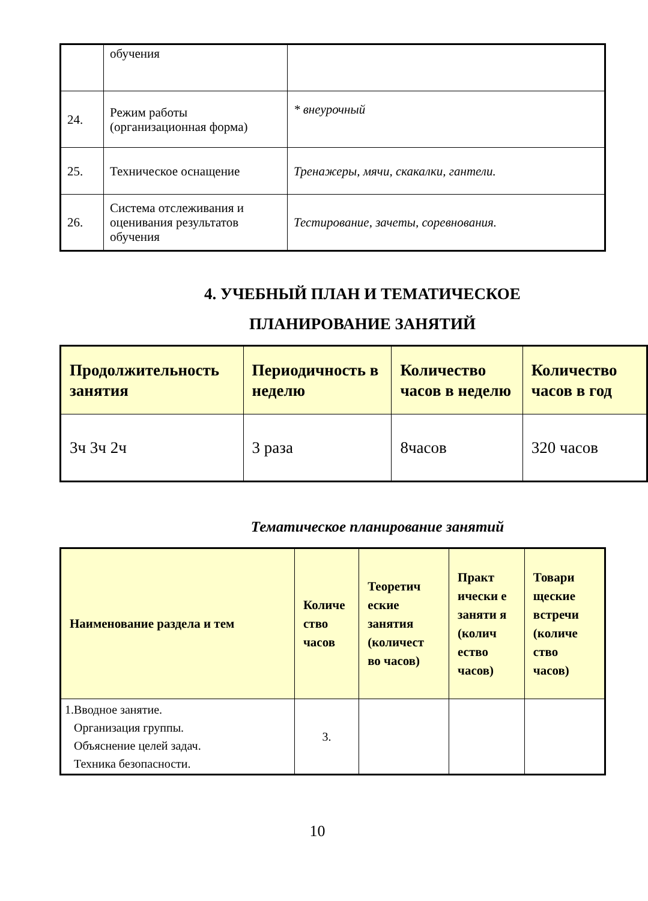| | обучения | |
| 24. | Режим работы (организационная форма) | * внеурочный |
| 25. | Техническое оснащение | Тренажеры, мячи, скакалки, гантели. |
| 26. | Система отслеживания и оценивания результатов обучения | Тестирование, зачеты, соревнования. |
4. УЧЕБНЫЙ ПЛАН И ТЕМАТИЧЕСКОЕ
ПЛАНИРОВАНИЕ ЗАНЯТИЙ
| Продолжительность занятия | Периодичность в неделю | Количество часов в неделю | Количество часов в год |
| --- | --- | --- | --- |
| 3ч 3ч 2ч | 3 раза | 8часов | 320 часов |
Тематическое планирование занятий
| Наименование раздела и тем | Количе ство часов | Теоретич еские занятия (количест во часов) | Практ ически е заняти я (колич ество часов) | Товари щеские встречи (количе ство часов) |
| --- | --- | --- | --- | --- |
| 1.Вводное занятие. Организация группы. Объяснение целей задач. Техника безопасности. | 3. | | | |
10